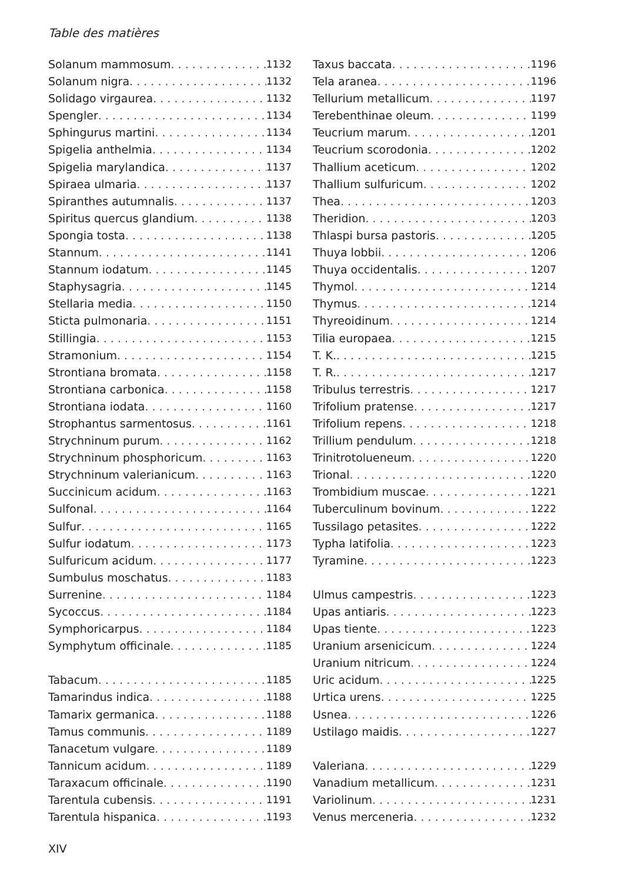Table des matières
Solanum mammosum 1132
Solanum nigra 1132
Solidago virgaurea 1132
Spengler 1134
Sphingurus martini 1134
Spigelia anthelmia 1134
Spigelia marylandica 1137
Spiraea ulmaria 1137
Spiranthes autumnalis 1137
Spiritus quercus glandium 1138
Spongia tosta 1138
Stannum 1141
Stannum iodatum 1145
Staphysagria 1145
Stellaria media 1150
Sticta pulmonaria 1151
Stillingia 1153
Stramonium 1154
Strontiana bromata 1158
Strontiana carbonica 1158
Strontiana iodata 1160
Strophantus sarmentosus 1161
Strychninum purum 1162
Strychninum phosphoricum 1163
Strychninum valerianicum 1163
Succinicum acidum 1163
Sulfonal 1164
Sulfur 1165
Sulfur iodatum 1173
Sulfuricum acidum 1177
Sumbulus moschatus 1183
Surrenine 1184
Sycoccus 1184
Symphoricarpus 1184
Symphytum officinale 1185
Tabacum 1185
Tamarindus indica 1188
Tamarix germanica 1188
Tamus communis 1189
Tanacetum vulgare 1189
Tannicum acidum 1189
Taraxacum officinale 1190
Tarentula cubensis 1191
Tarentula hispanica 1193
Taxus baccata 1196
Tela aranea 1196
Tellurium metallicum 1197
Terebenthinae oleum 1199
Teucrium marum 1201
Teucrium scorodonia 1202
Thallium aceticum 1202
Thallium sulfuricum 1202
Thea 1203
Theridion 1203
Thlaspi bursa pastoris 1205
Thuya lobbii 1206
Thuya occidentalis 1207
Thymol 1214
Thymus 1214
Thyreoidinum 1214
Tilia europaea 1215
T. K. 1215
T. R. 1217
Tribulus terrestris 1217
Trifolium pratense 1217
Trifolium repens 1218
Trillium pendulum 1218
Trinitrotolueneum 1220
Trional 1220
Trombidium muscae 1221
Tuberculinum bovinum 1222
Tussilago petasites 1222
Typha latifolia 1223
Tyramine 1223
Ulmus campestris 1223
Upas antiaris 1223
Upas tiente 1223
Uranium arsenicicum 1224
Uranium nitricum 1224
Uric acidum 1225
Urtica urens 1225
Usnea 1226
Ustilago maidis 1227
Valeriana 1229
Vanadium metallicum 1231
Variolinum 1231
Venus merceneria 1232
XIV